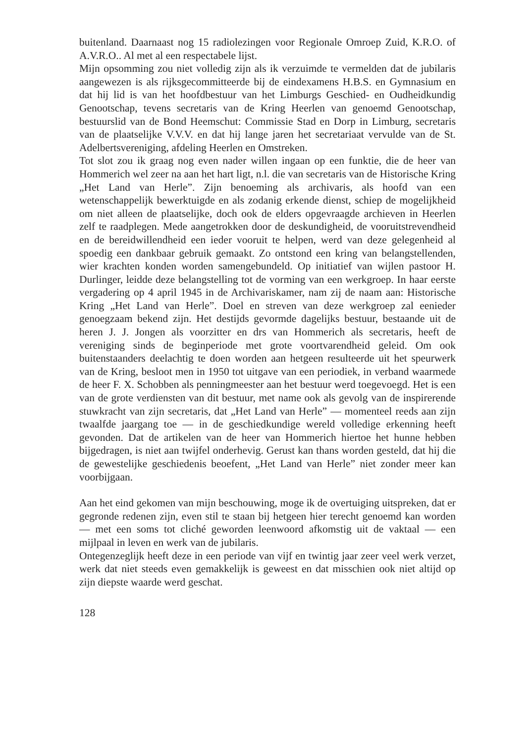buitenland. Daarnaast nog 15 radiolezingen voor Regionale Omroep Zuid, K.R.O. of A.V.R.O.. Al met al een respectabele lijst.
Mijn opsomming zou niet volledig zijn als ik verzuimde te vermelden dat de jubilaris aangewezen is als rijksgecommitteerde bij de eindexamens H.B.S. en Gymnasium en dat hij lid is van het hoofdbestuur van het Limburgs Geschied- en Oudheidkundig Genootschap, tevens secretaris van de Kring Heerlen van genoemd Genootschap, bestuurslid van de Bond Heemschut: Commissie Stad en Dorp in Limburg, secretaris van de plaatselijke V.V.V. en dat hij lange jaren het secretariaat vervulde van de St. Adelbertsvereniging, afdeling Heerlen en Omstreken.
Tot slot zou ik graag nog even nader willen ingaan op een funktie, die de heer van Hommerich wel zeer na aan het hart ligt, n.l. die van secretaris van de Historische Kring „Het Land van Herle”. Zijn benoeming als archivaris, als hoofd van een wetenschappelijk bewerktuigde en als zodanig erkende dienst, schiep de mogelijkheid om niet alleen de plaatselijke, doch ook de elders opgevraagde archieven in Heerlen zelf te raadplegen. Mede aangetrokken door de deskundigheid, de vooruitstrevendheid en de bereidwillendheid een ieder vooruit te helpen, werd van deze gelegenheid al spoedig een dankbaar gebruik gemaakt. Zo ontstond een kring van belangstellenden, wier krachten konden worden samengebundeld. Op initiatief van wijlen pastoor H. Durlinger, leidde deze belangstelling tot de vorming van een werkgroep. In haar eerste vergadering op 4 april 1945 in de Archivariskamer, nam zij de naam aan: Historische Kring „Het Land van Herle”. Doel en streven van deze werkgroep zal eenieder genoegzaam bekend zijn. Het destijds gevormde dagelijks bestuur, bestaande uit de heren J. J. Jongen als voorzitter en drs van Hommerich als secretaris, heeft de vereniging sinds de beginperiode met grote voortvarendheid geleid. Om ook buitenstaanders deelachtig te doen worden aan hetgeen resulteerde uit het speurwerk van de Kring, besloot men in 1950 tot uitgave van een periodiek, in verband waarmede de heer F. X. Schobben als penningmeester aan het bestuur werd toegevoegd. Het is een van de grote verdiensten van dit bestuur, met name ook als gevolg van de inspirerende stuwkracht van zijn secretaris, dat „Het Land van Herle” — momenteel reeds aan zijn twaalfde jaargang toe — in de geschiedkundige wereld volledige erkenning heeft gevonden. Dat de artikelen van de heer van Hommerich hiertoe het hunne hebben bijgedragen, is niet aan twijfel onderhevig. Gerust kan thans worden gesteld, dat hij die de gewestelijke geschiedenis beoefent, „Het Land van Herle” niet zonder meer kan voorbijgaan.
Aan het eind gekomen van mijn beschouwing, moge ik de overtuiging uitspreken, dat er gegronde redenen zijn, even stil te staan bij hetgeen hier terecht genoemd kan worden — met een soms tot cliché geworden leenwoord afkomstig uit de vaktaal — een mijlpaal in leven en werk van de jubilaris.
Ontegenzeglijk heeft deze in een periode van vijf en twintig jaar zeer veel werk verzet, werk dat niet steeds even gemakkelijk is geweest en dat misschien ook niet altijd op zijn diepste waarde werd geschat.
128